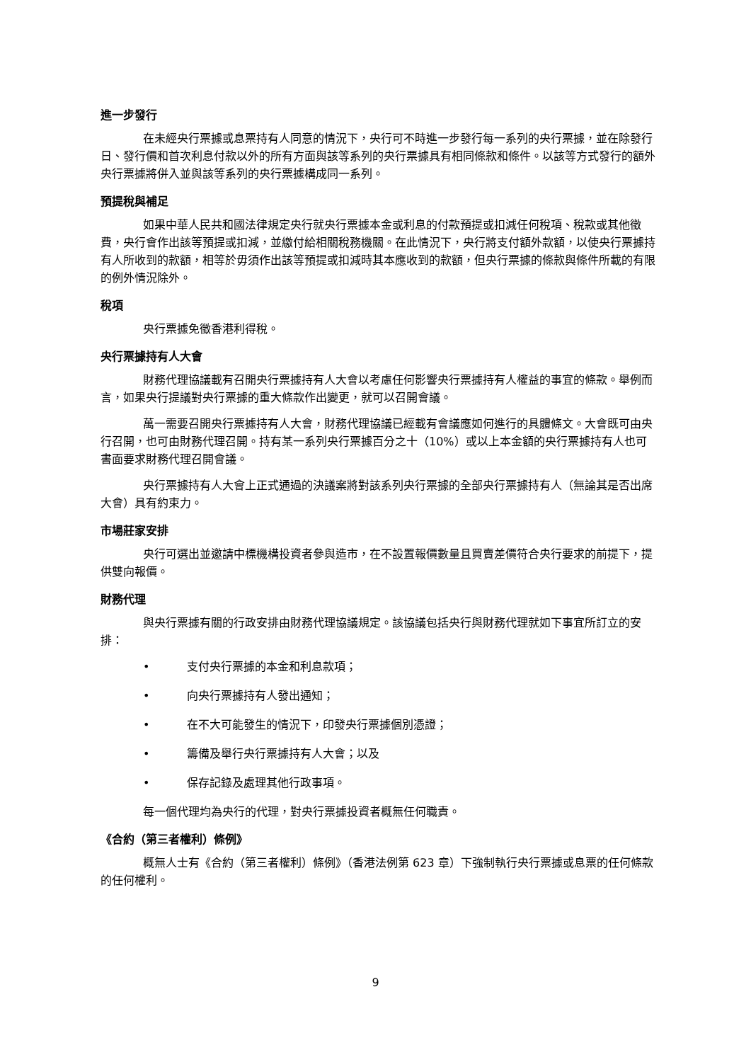進一步發行
在未經央行票據或息票持有人同意的情況下，央行可不時進一步發行每一系列的央行票據，並在除發行日、發行價和首次利息付款以外的所有方面與該等系列的央行票據具有相同條款和條件。以該等方式發行的額外央行票據將併入並與該等系列的央行票據構成同一系列。
預提稅與補足
如果中華人民共和國法律規定央行就央行票據本金或利息的付款預提或扣減任何稅項、稅款或其他徵費，央行會作出該等預提或扣減，並繳付給相關稅務機關。在此情況下，央行將支付額外款額，以使央行票據持有人所收到的款額，相等於毋須作出該等預提或扣減時其本應收到的款額，但央行票據的條款與條件所載的有限的例外情況除外。
稅項
央行票據免徵香港利得稅。
央行票據持有人大會
財務代理協議載有召開央行票據持有人大會以考慮任何影響央行票據持有人權益的事宜的條款。舉例而言，如果央行提議對央行票據的重大條款作出變更，就可以召開會議。
萬一需要召開央行票據持有人大會，財務代理協議已經載有會議應如何進行的具體條文。大會既可由央行召開，也可由財務代理召開。持有某一系列央行票據百分之十（10%）或以上本金額的央行票據持有人也可書面要求財務代理召開會議。
央行票據持有人大會上正式通過的決議案將對該系列央行票據的全部央行票據持有人（無論其是否出席大會）具有約束力。
市場莊家安排
央行可選出並邀請中標機構投資者參與造市，在不設置報價數量且買賣差價符合央行要求的前提下，提供雙向報價。
財務代理
與央行票據有關的行政安排由財務代理協議規定。該協議包括央行與財務代理就如下事宜所訂立的安排：
• 支付央行票據的本金和利息款項；
• 向央行票據持有人發出通知；
• 在不大可能發生的情況下，印發央行票據個別憑證；
• 籌備及舉行央行票據持有人大會；以及
• 保存記錄及處理其他行政事項。
每一個代理均為央行的代理，對央行票據投資者概無任何職責。
《合約（第三者權利）條例》
概無人士有《合約（第三者權利）條例》（香港法例第 623 章）下強制執行央行票據或息票的任何條款的任何權利。
9